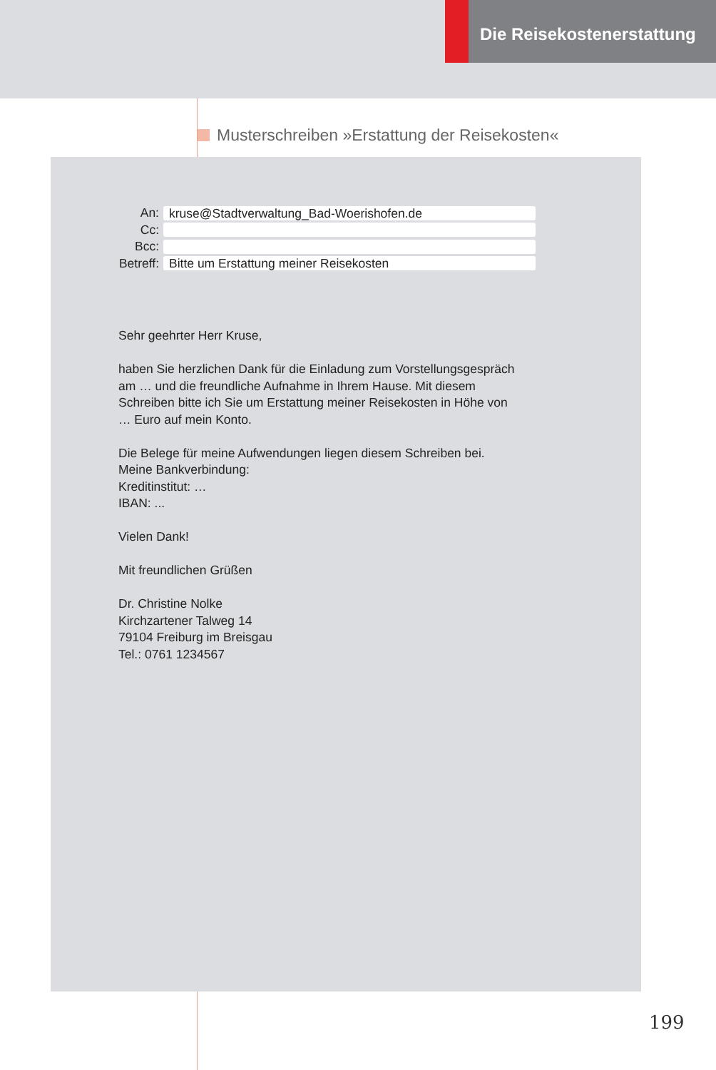Die Reisekostenerstattung
Musterschreiben »Erstattung der Reisekosten«
An:
kruse@Stadtverwaltung_Bad-Woerishofen.de
Cc:
Bcc:
Betreff:
Bitte um Erstattung meiner Reisekosten
Sehr geehrter Herr Kruse,
haben Sie herzlichen Dank für die Einladung zum Vorstellungsgespräch
am … und die freundliche Aufnahme in Ihrem Hause. Mit diesem
Schreiben bitte ich Sie um Erstattung meiner Reisekosten in Höhe von
… Euro auf mein Konto.
Die Belege für meine Aufwendungen liegen diesem Schreiben bei.
Meine Bankverbindung:
Kreditinstitut: …
IBAN: ...
Vielen Dank!
Mit freundlichen Grüßen
Dr. Christine Nolke
Kirchzartener Talweg 14
79104 Freiburg im Breisgau
Tel.: 0761 1234567
199